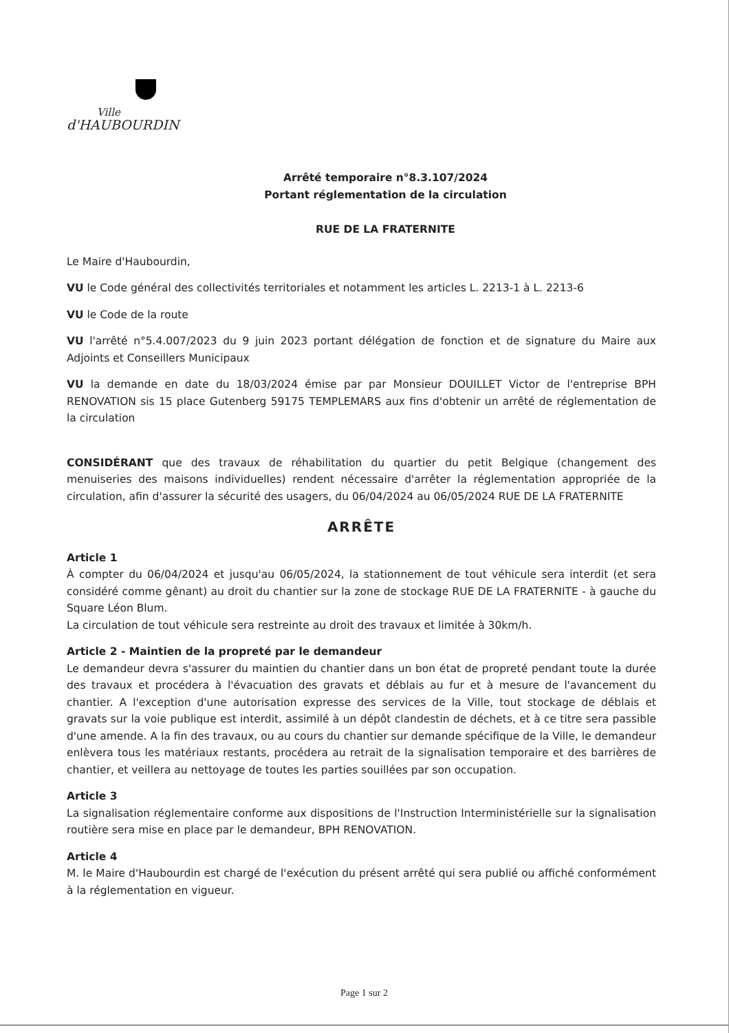Ville
d'HAUBOURDIN
Arrêté temporaire n°8.3.107/2024
Portant réglementation de la circulation
RUE DE LA FRATERNITE
Le Maire d'Haubourdin,
VU le Code général des collectivités territoriales et notamment les articles L. 2213-1 à L. 2213-6
VU le Code de la route
VU l'arrêté n°5.4.007/2023 du 9 juin 2023 portant délégation de fonction et de signature du Maire aux Adjoints et Conseillers Municipaux
VU la demande en date du 18/03/2024 émise par par Monsieur DOUILLET Victor de l'entreprise BPH RENOVATION sis 15 place Gutenberg 59175 TEMPLEMARS aux fins d'obtenir un arrêté de réglementation de la circulation
CONSIDÉRANT que des travaux de réhabilitation du quartier du petit Belgique (changement des menuiseries des maisons individuelles) rendent nécessaire d'arrêter la réglementation appropriée de la circulation, afin d'assurer la sécurité des usagers, du 06/04/2024 au 06/05/2024 RUE DE LA FRATERNITE
ARRÊTE
Article 1
À compter du 06/04/2024 et jusqu'au 06/05/2024, la stationnement de tout véhicule sera interdit (et sera considéré comme gênant) au droit du chantier sur la zone de stockage RUE DE LA FRATERNITE - à gauche du Square Léon Blum.
La circulation de tout véhicule sera restreinte au droit des travaux et limitée à 30km/h.
Article 2 - Maintien de la propreté par le demandeur
Le demandeur devra s'assurer du maintien du chantier dans un bon état de propreté pendant toute la durée des travaux et procédera à l'évacuation des gravats et déblais au fur et à mesure de l'avancement du chantier. A l'exception d'une autorisation expresse des services de la Ville, tout stockage de déblais et gravats sur la voie publique est interdit, assimilé à un dépôt clandestin de déchets, et à ce titre sera passible d'une amende. A la fin des travaux, ou au cours du chantier sur demande spécifique de la Ville, le demandeur enlèvera tous les matériaux restants, procédera au retrait de la signalisation temporaire et des barrières de chantier, et veillera au nettoyage de toutes les parties souillées par son occupation.
Article 3
La signalisation réglementaire conforme aux dispositions de l'Instruction Interministérielle sur la signalisation routière sera mise en place par le demandeur, BPH RENOVATION.
Article 4
M. le Maire d'Haubourdin est chargé de l'exécution du présent arrêté qui sera publié ou affiché conformément à la réglementation en vigueur.
Page 1 sur 2